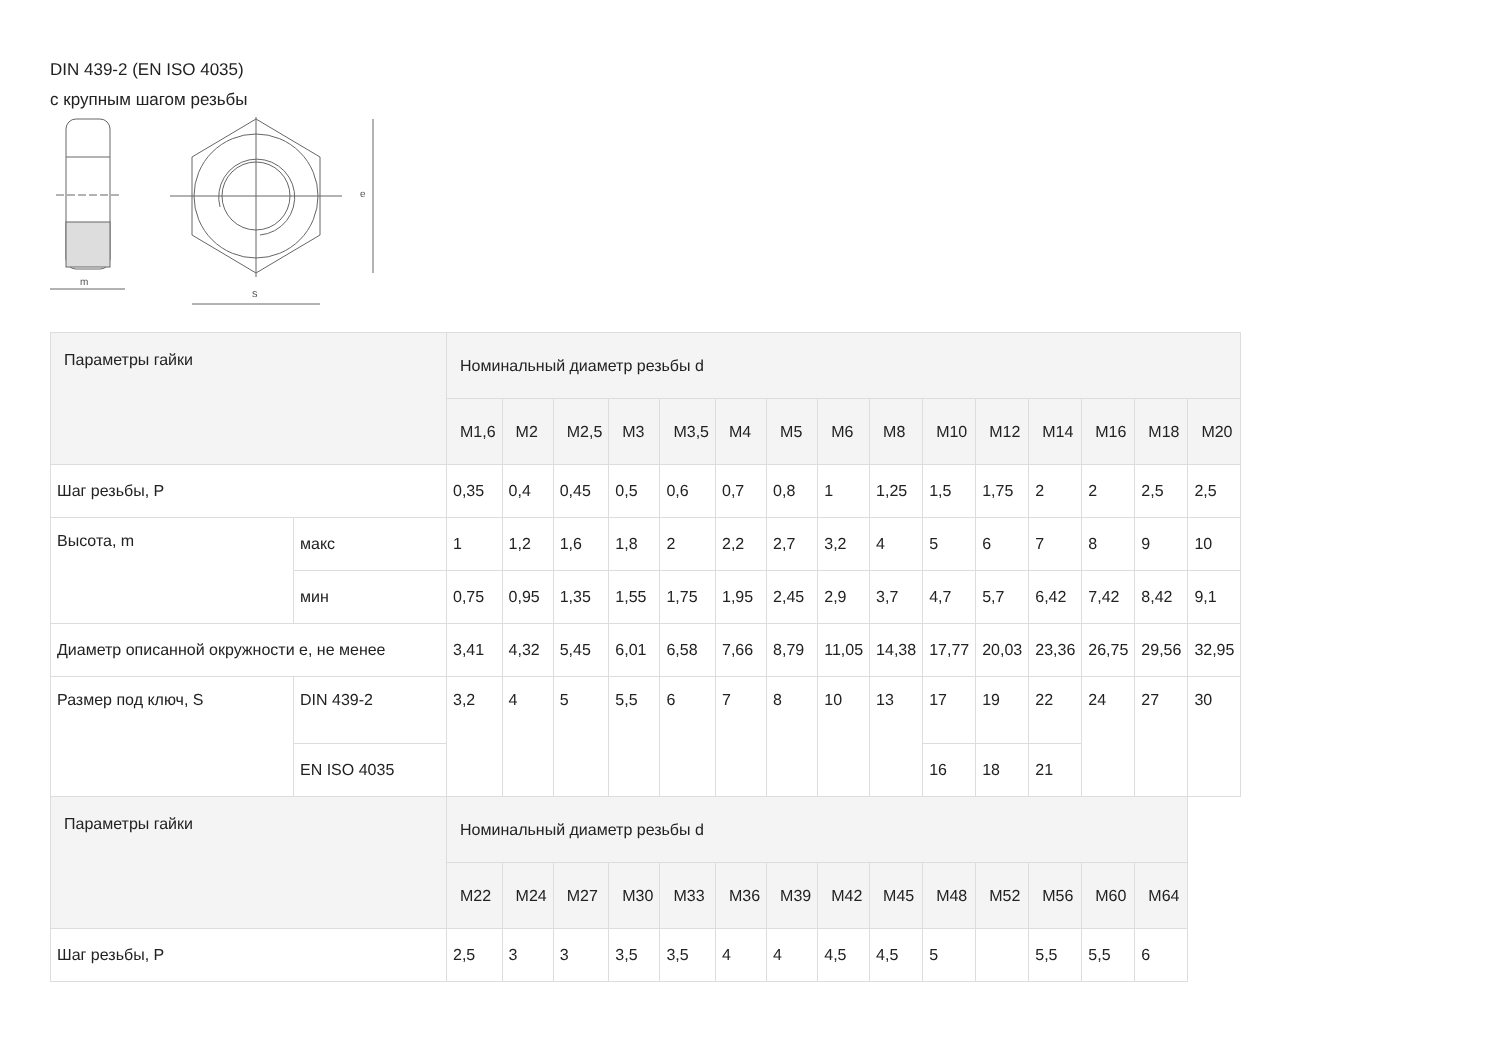DIN 439-2 (EN ISO 4035)
с крупным шагом резьбы
m
e
s
| Параметры гайки | | Номинальный диаметр резьбы d | | | | | | | | | | | | | | |
| --- | --- | --- | --- | --- | --- | --- | --- | --- | --- | --- | --- | --- | --- | --- | --- | --- |
| | | M1,6 | M2 | M2,5 | M3 | M3,5 | M4 | M5 | M6 | M8 | M10 | M12 | M14 | M16 | M18 | M20 |
| Шаг резьбы, P | | 0,35 | 0,4 | 0,45 | 0,5 | 0,6 | 0,7 | 0,8 | 1 | 1,25 | 1,5 | 1,75 | 2 | 2 | 2,5 | 2,5 |
| Высота, m | макс | 1 | 1,2 | 1,6 | 1,8 | 2 | 2,2 | 2,7 | 3,2 | 4 | 5 | 6 | 7 | 8 | 9 | 10 |
| | мин | 0,75 | 0,95 | 1,35 | 1,55 | 1,75 | 1,95 | 2,45 | 2,9 | 3,7 | 4,7 | 5,7 | 6,42 | 7,42 | 8,42 | 9,1 |
| Диаметр описанной окружности e, не менее | | 3,41 | 4,32 | 5,45 | 6,01 | 6,58 | 7,66 | 8,79 | 11,05 | 14,38 | 17,77 | 20,03 | 23,36 | 26,75 | 29,56 | 32,95 |
| Размер под ключ, S | DIN 439-2 | 3,2 | 4 | 5 | 5,5 | 6 | 7 | 8 | 10 | 13 | 17 | 19 | 22 | 24 | 27 | 30 |
| | EN ISO 4035 | | | | | | | | | | 16 | 18 | 21 | | | |
| Параметры гайки | | Номинальный диаметр резьбы d | | | | | | | | | | | | | | |
| | | M22 | M24 | M27 | M30 | M33 | M36 | M39 | M42 | M45 | M48 | M52 | M56 | M60 | M64 | |
| Шаг резьбы, P | | 2,5 | 3 | 3 | 3,5 | 3,5 | 4 | 4 | 4,5 | 4,5 | 5 | | 5,5 | 5,5 | 6 | |